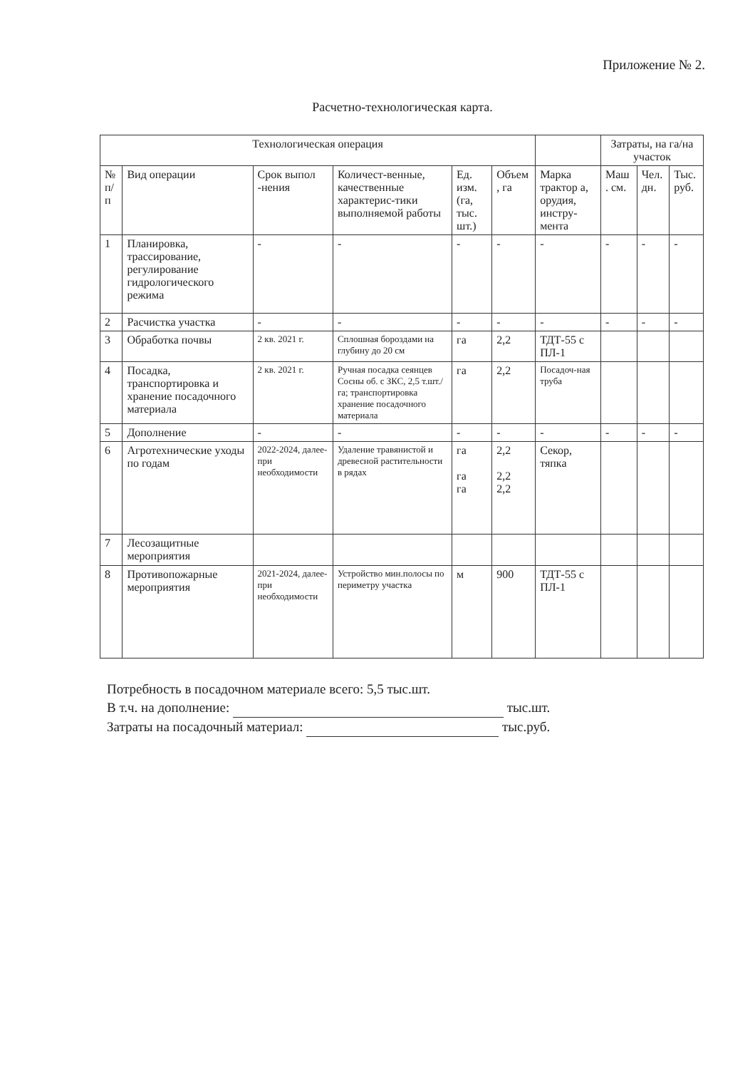Приложение № 2.
Расчетно-технологическая карта.
| Технологическая операция | | | | | | | Затраты, на га/на участок | | |
| --- | --- | --- | --- | --- | --- | --- | --- | --- | --- |
| № п/п | Вид операции | Срок выпол -нения | Количест-венные, качественные характерис-тики выполняемой работы | Ед. изм. (га, тыс. шт.) | Объем , га | Марка трактор а, орудия, инстру-мента | Маш . см. | Чел. дн. | Тыс. руб. |
| 1 | Планировка, трассирование, регулирование гидрологического режима | - | - | - | - | - | - | - | - |
| 2 | Расчистка участка | - | - | - | - | - | - | - | - |
| 3 | Обработка почвы | 2 кв. 2021 г. | Сплошная бороздами на глубину до 20 см | га | 2,2 | ТДТ-55 с ПЛ-1 | | | |
| 4 | Посадка, транспортировка и хранение посадочного материала | 2 кв. 2021 г. | Ручная посадка сеянцев Сосны об. с ЗКС, 2,5 т.шт./га; транспортировка хранение посадочного материала | га | 2,2 | Посадоч-ная труба | | | |
| 5 | Дополнение | - | - | - | - | - | - | - | - |
| 6 | Агротехнические уходы по годам | 2022-2024, далее-при необходимости | Удаление травянистой и древесной растительности в рядах | га га га | 2,2 2,2 2,2 | Секор, тяпка | | | |
| 7 | Лесозащитные мероприятия | | | | | | | | |
| 8 | Противопожарные мероприятия | 2021-2024, далее-при необходимости | Устройство мин.полосы по периметру участка | м | 900 | ТДТ-55 с ПЛ-1 | | | |
Потребность в посадочном материале всего: 5,5 тыс.шт.
В т.ч. на дополнение: тыс.шт.
Затраты на посадочный материал: тыс.руб.